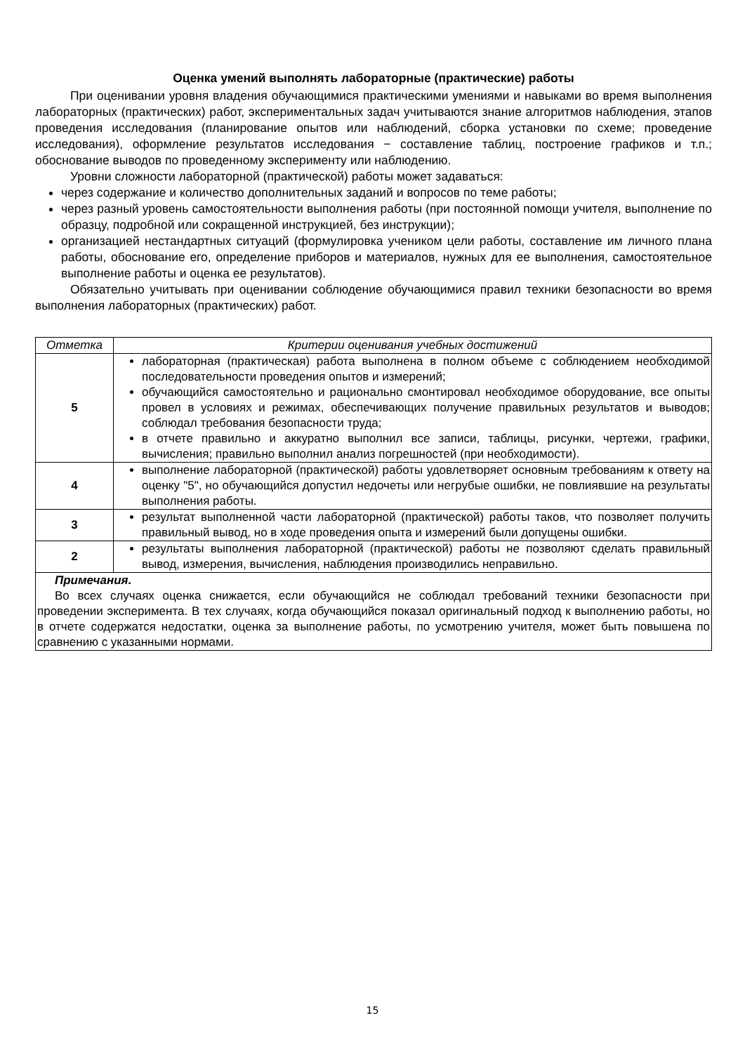Оценка умений выполнять лабораторные (практические) работы
При оценивании уровня владения обучающимися практическими умениями и навыками во время выполнения лабораторных (практических) работ, экспериментальных задач учитываются знание алгоритмов наблюдения, этапов проведения исследования (планирование опытов или наблюдений, сборка установки по схеме; проведение исследования), оформление результатов исследования − составление таблиц, построение графиков и т.п.; обоснование выводов по проведенному эксперименту или наблюдению.
Уровни сложности лабораторной (практической) работы может задаваться:
через содержание и количество дополнительных заданий и вопросов по теме работы;
через разный уровень самостоятельности выполнения работы (при постоянной помощи учителя, выполнение по образцу, подробной или сокращенной инструкцией, без инструкции);
организацией нестандартных ситуаций (формулировка учеником цели работы, составление им личного плана работы, обоснование его, определение приборов и материалов, нужных для ее выполнения, самостоятельное выполнение работы и оценка ее результатов).
Обязательно учитывать при оценивании соблюдение обучающимися правил техники безопасности во время выполнения лабораторных (практических) работ.
| Отметка | Критерии оценивания учебных достижений |
| --- | --- |
| 5 | лабораторная (практическая) работа выполнена в полном объеме с соблюдением необходимой последовательности проведения опытов и измерений; обучающийся самостоятельно и рационально смонтировал необходимое оборудование, все опыты провел в условиях и режимах, обеспечивающих получение правильных результатов и выводов; соблюдал требования безопасности труда; в отчете правильно и аккуратно выполнил все записи, таблицы, рисунки, чертежи, графики, вычисления; правильно выполнил анализ погрешностей (при необходимости). |
| 4 | выполнение лабораторной (практической) работы удовлетворяет основным требованиям к ответу на оценку "5", но обучающийся допустил недочеты или негрубые ошибки, не повлиявшие на результаты выполнения работы. |
| 3 | результат выполненной части лабораторной (практической) работы таков, что позволяет получить правильный вывод, но в ходе проведения опыта и измерений были допущены ошибки. |
| 2 | результаты выполнения лабораторной (практической) работы не позволяют сделать правильный вывод, измерения, вычисления, наблюдения производились неправильно. |
| Примечания. Во всех случаях оценка снижается, если обучающийся не соблюдал требований техники безопасности при проведении эксперимента. В тех случаях, когда обучающийся показал оригинальный подход к выполнению работы, но в отчете содержатся недостатки, оценка за выполнение работы, по усмотрению учителя, может быть повышена по сравнению с указанными нормами. | |
15